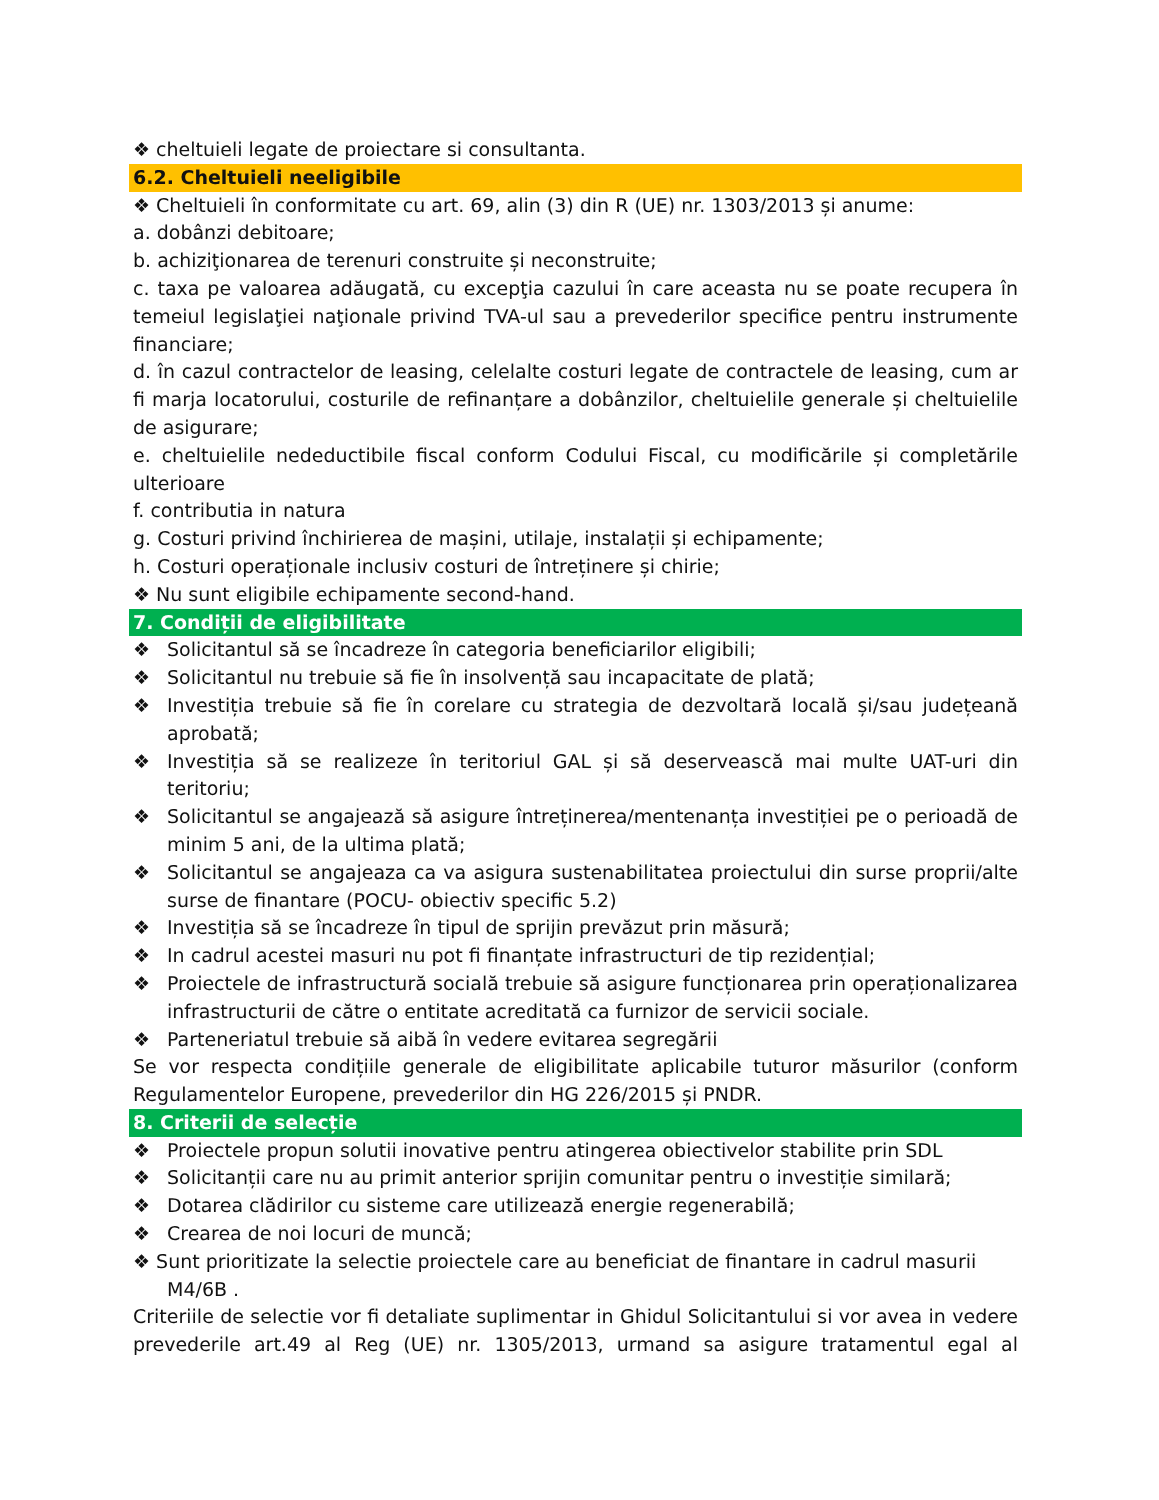❖ cheltuieli legate de proiectare si consultanta.
6.2. Cheltuieli neeligibile
❖ Cheltuieli în conformitate cu art. 69, alin (3) din R (UE) nr. 1303/2013 și anume:
a. dobânzi debitoare;
b. achiziţionarea de terenuri construite și neconstruite;
c. taxa pe valoarea adăugată, cu excepţia cazului în care aceasta nu se poate recupera în temeiul legislaţiei naţionale privind TVA-ul sau a prevederilor specifice pentru instrumente financiare;
d. în cazul contractelor de leasing, celelalte costuri legate de contractele de leasing, cum ar fi marja locatorului, costurile de refinanțare a dobânzilor, cheltuielile generale și cheltuielile de asigurare;
e. cheltuielile nedeductibile fiscal conform Codului Fiscal, cu modificările și completările ulterioare
f. contributia in natura
g. Costuri privind închirierea de mașini, utilaje, instalații și echipamente;
h. Costuri operaționale inclusiv costuri de întreținere și chirie;
❖ Nu sunt eligibile echipamente second-hand.
7. Condiții de eligibilitate
❖ Solicitantul să se încadreze în categoria beneficiarilor eligibili;
❖ Solicitantul nu trebuie să fie în insolvență sau incapacitate de plată;
❖ Investiția trebuie să fie în corelare cu strategia de dezvoltară locală și/sau județeană aprobată;
❖ Investiția să se realizeze în teritoriul GAL și să deservească mai multe UAT-uri din teritoriu;
❖ Solicitantul se angajează să asigure întreținerea/mentenanța investiției pe o perioadă de minim 5 ani, de la ultima plată;
❖ Solicitantul se angajeaza ca va asigura sustenabilitatea proiectului din surse proprii/alte surse de finantare (POCU- obiectiv specific 5.2)
❖ Investiția să se încadreze în tipul de sprijin prevăzut prin măsură;
❖ In cadrul acestei masuri nu pot fi finanțate infrastructuri de tip rezidențial;
❖ Proiectele de infrastructură socială trebuie să asigure funcționarea prin operaționalizarea infrastructurii de către o entitate acreditată ca furnizor de servicii sociale.
❖ Parteneriatul trebuie să aibă în vedere evitarea segregării
Se vor respecta condițiile generale de eligibilitate aplicabile tuturor măsurilor (conform Regulamentelor Europene, prevederilor din HG 226/2015 și PNDR.
8. Criterii de selecție
❖ Proiectele propun solutii inovative pentru atingerea obiectivelor stabilite prin SDL
❖ Solicitanții care nu au primit anterior sprijin comunitar pentru o investiție similară;
❖ Dotarea clădirilor cu sisteme care utilizează energie regenerabilă;
❖ Crearea de noi locuri de muncă;
❖ Sunt prioritizate la selectie proiectele care au beneficiat de finantare in cadrul masurii
M4/6B .
Criteriile de selectie vor fi detaliate suplimentar in Ghidul Solicitantului si vor avea in vedere prevederile art.49 al Reg (UE) nr. 1305/2013, urmand sa asigure tratamentul egal al